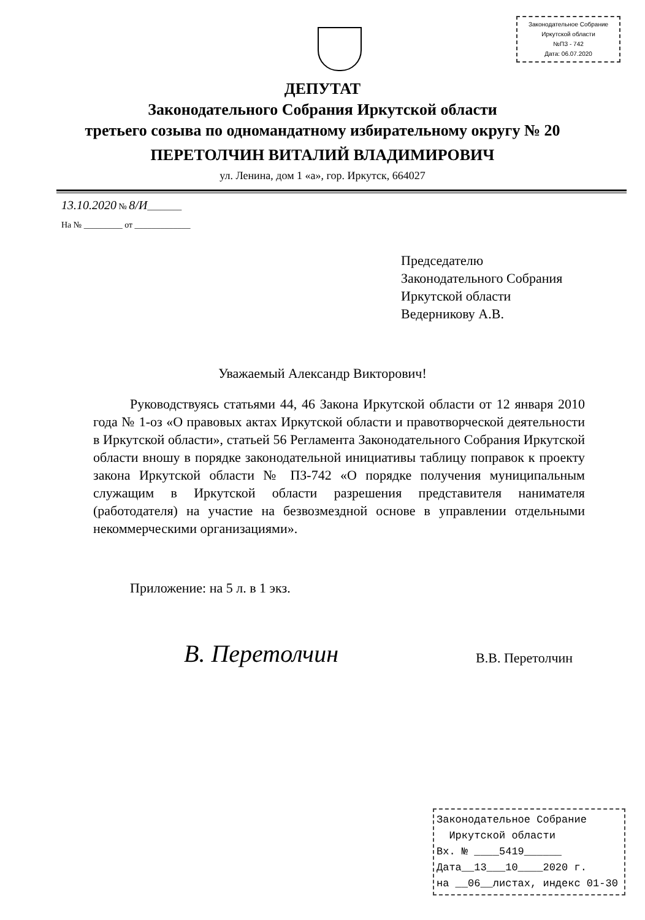Законодательное Собрание
Иркутской области
№ПЗ - 742
Дата: 06.07.2020
ДЕПУТАТ
Законодательного Собрания Иркутской области
третьего созыва по одномандатному избирательному округу № 20
ПЕРЕТОЛЧИН ВИТАЛИЙ ВЛАДИМИРОВИЧ
ул. Ленина, дом 1 «а», гор. Иркутск, 664027
13.10.2020 № 8/И________
На № _________ от _____________
Председателю
Законодательного Собрания
Иркутской области
Ведерникову А.В.
Уважаемый Александр Викторович!
Руководствуясь статьями 44, 46 Закона Иркутской области от 12 января 2010 года № 1-оз «О правовых актах Иркутской области и правотворческой деятельности в Иркутской области», статьей 56 Регламента Законодательного Собрания Иркутской области вношу в порядке законодательной инициативы таблицу поправок к проекту закона Иркутской области № ПЗ-742 «О порядке получения муниципальным служащим в Иркутской области разрешения представителя нанимателя (работодателя) на участие на безвозмездной основе в управлении отдельными некоммерческими организациями».
Приложение: на 5 л. в 1 экз.
В. Перетолчин В.В. Перетолчин
Законодательное Собрание
Иркутской области
Вх. № ____5419______
Дата__13___10____2020 г.
на __06__листах, индекс 01-30